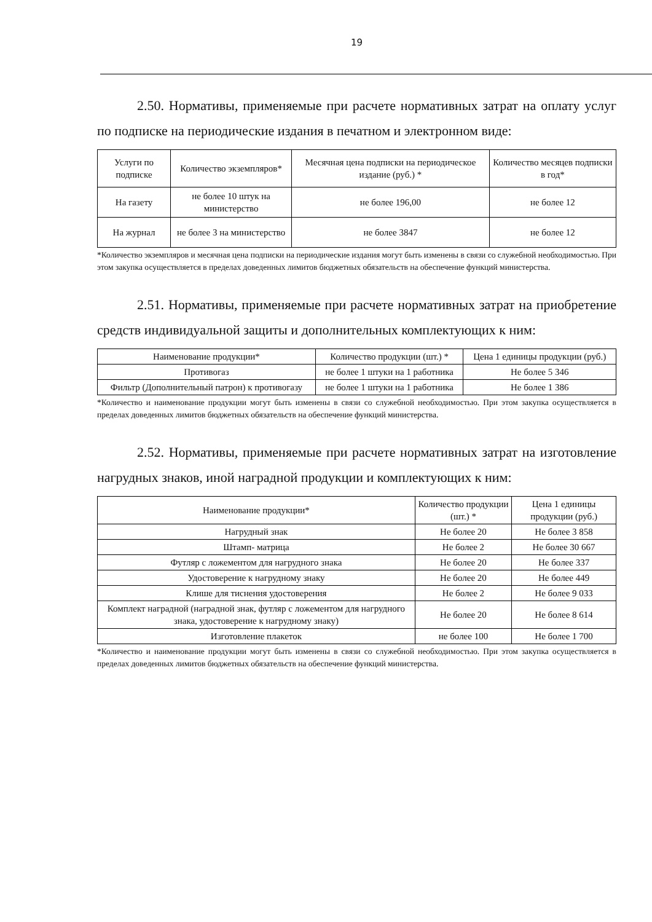19
2.50. Нормативы, применяемые при расчете нормативных затрат на оплату услуг по подписке на периодические издания в печатном и электронном виде:
| Услуги по подписке | Количество экземпляров* | Месячная цена подписки на периодическое издание (руб.) * | Количество месяцев подписки в год* |
| --- | --- | --- | --- |
| На газету | не более 10 штук на министерство | не более 196,00 | не более 12 |
| На журнал | не более 3 на министерство | не более 3847 | не более 12 |
*Количество экземпляров и месячная цена подписки на периодические издания могут быть изменены в связи со служебной необходимостью. При этом закупка осуществляется в пределах доведенных лимитов бюджетных обязательств на обеспечение функций министерства.
2.51. Нормативы, применяемые при расчете нормативных затрат на приобретение средств индивидуальной защиты и дополнительных комплектующих к ним:
| Наименование продукции* | Количество продукции (шт.) * | Цена 1 единицы продукции (руб.) |
| --- | --- | --- |
| Противогаз | не более 1 штуки на 1 работника | Не более 5 346 |
| Фильтр (Дополнительный патрон) к противогазу | не более 1 штуки на 1 работника | Не более 1 386 |
*Количество и наименование продукции могут быть изменены в связи со служебной необходимостью. При этом закупка осуществляется в пределах доведенных лимитов бюджетных обязательств на обеспечение функций министерства.
2.52. Нормативы, применяемые при расчете нормативных затрат на изготовление нагрудных знаков, иной наградной продукции и комплектующих к ним:
| Наименование продукции* | Количество продукции (шт.) * | Цена 1 единицы продукции (руб.) |
| --- | --- | --- |
| Нагрудный знак | Не более 20 | Не более 3 858 |
| Штамп- матрица | Не более 2 | Не более 30 667 |
| Футляр с ложементом для нагрудного знака | Не более 20 | Не более 337 |
| Удостоверение к нагрудному знаку | Не более 20 | Не более 449 |
| Клише для тиснения удостоверения | Не более 2 | Не более 9 033 |
| Комплект наградной (наградной знак, футляр с ложементом для нагрудного знака, удостоверение к нагрудному знаку) | Не более 20 | Не более 8 614 |
| Изготовление плакеток | не более 100 | Не более 1 700 |
*Количество и наименование продукции могут быть изменены в связи со служебной необходимостью. При этом закупка осуществляется в пределах доведенных лимитов бюджетных обязательств на обеспечение функций министерства.